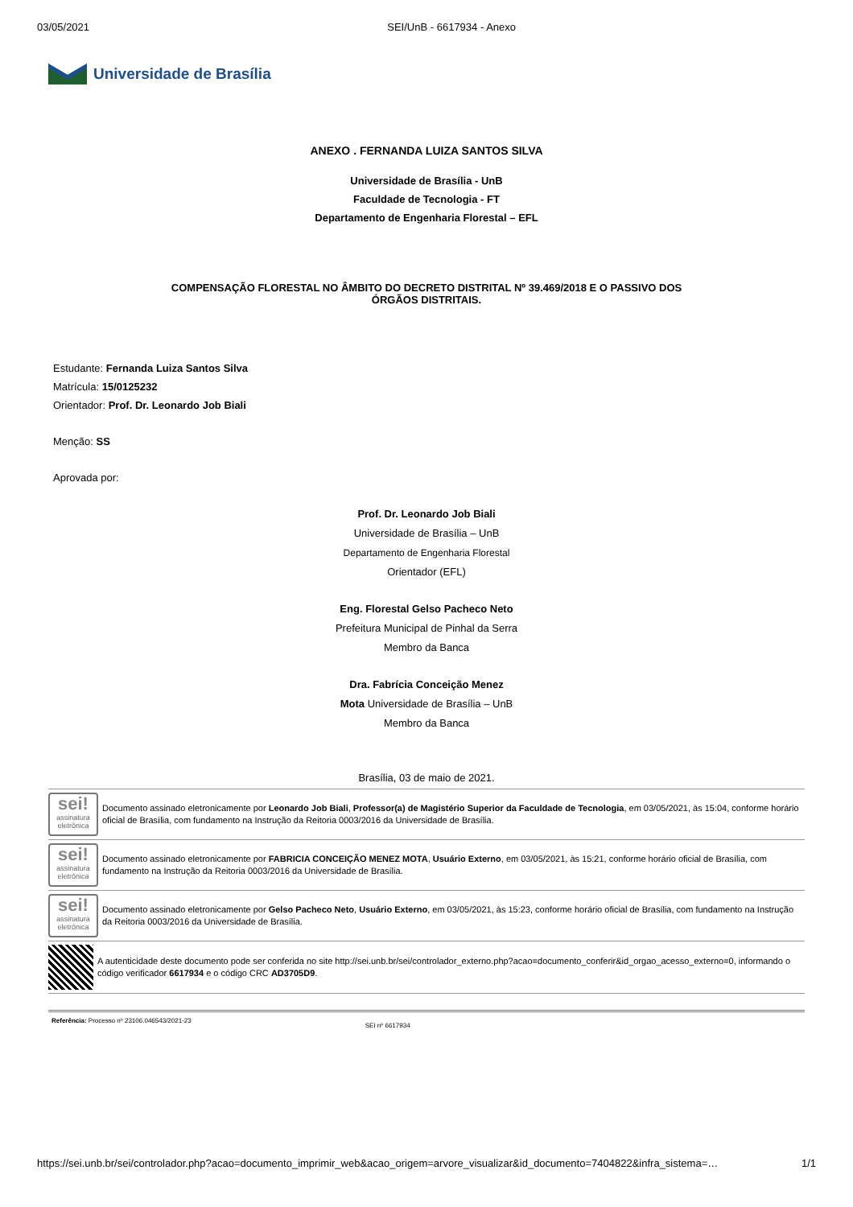03/05/2021 SEI/UnB - 6617934 - Anexo
Universidade de Brasília
ANEXO . FERNANDA LUIZA SANTOS SILVA
Universidade de Brasília - UnB
Faculdade de Tecnologia - FT
Departamento de Engenharia Florestal – EFL
COMPENSAÇÃO FLORESTAL NO ÂMBITO DO DECRETO DISTRITAL Nº 39.469/2018 E O PASSIVO DOS
ÓRGÃOS DISTRITAIS.
Estudante: Fernanda Luiza Santos Silva
Matrícula: 15/0125232
Orientador: Prof. Dr. Leonardo Job Biali
Menção: SS
Aprovada por:
Prof. Dr. Leonardo Job Biali
Universidade de Brasília – UnB
Departamento de Engenharia Florestal
Orientador (EFL)
Eng. Florestal Gelso Pacheco Neto
Prefeitura Municipal de Pinhal da Serra
Membro da Banca
Dra. Fabrícia Conceição Menez
Mota Universidade de Brasília – UnB
Membro da Banca
Brasília, 03 de maio de 2021.
sei!
assinatura eletrônica
Documento assinado eletronicamente por Leonardo Job Biali, Professor(a) de Magistério Superior da Faculdade de Tecnologia, em 03/05/2021, às 15:04, conforme horário oficial de Brasília, com fundamento na Instrução da Reitoria 0003/2016 da Universidade de Brasília.
sei!
assinatura eletrônica
Documento assinado eletronicamente por FABRICIA CONCEIÇÃO MENEZ MOTA, Usuário Externo, em 03/05/2021, às 15:21, conforme horário oficial de Brasília, com fundamento na Instrução da Reitoria 0003/2016 da Universidade de Brasília.
sei!
assinatura eletrônica
Documento assinado eletronicamente por Gelso Pacheco Neto, Usuário Externo, em 03/05/2021, às 15:23, conforme horário oficial de Brasília, com fundamento na Instrução da Reitoria 0003/2016 da Universidade de Brasília.
A autenticidade deste documento pode ser conferida no site http://sei.unb.br/sei/controlador_externo.php?acao=documento_conferir&id_orgao_acesso_externo=0, informando o código verificador 6617934 e o código CRC AD3705D9.
Referência: Processo nº 23106.046543/2021-23 SEI nº 6617934
https://sei.unb.br/sei/controlador.php?acao=documento_imprimir_web&acao_origem=arvore_visualizar&id_documento=7404822&infra_sistema=… 1/1